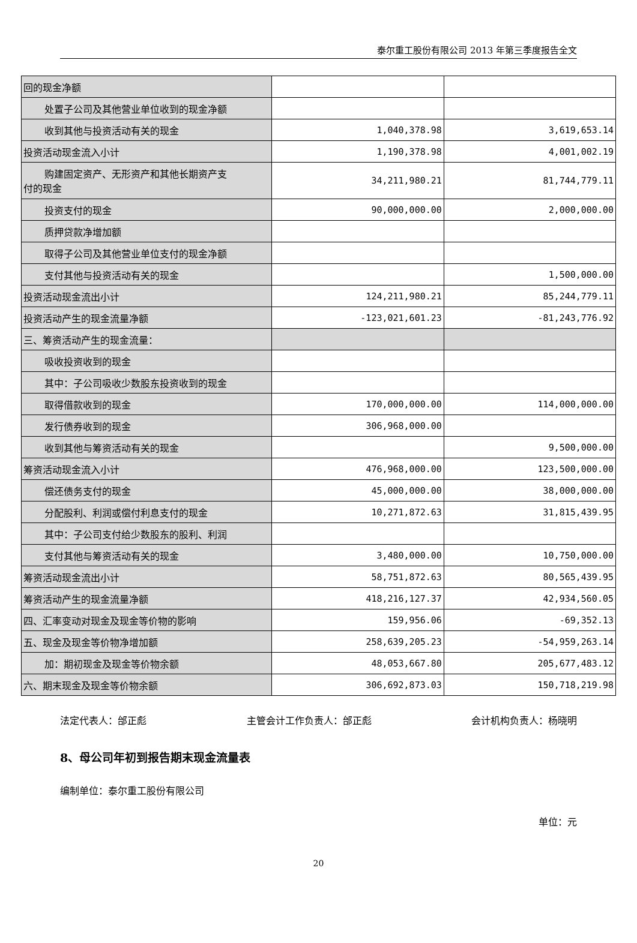泰尔重工股份有限公司 2013 年第三季度报告全文
| 回的现金净额 | | |
| 处置子公司及其他营业单位收到的现金净额 | | |
| 收到其他与投资活动有关的现金 | 1,040,378.98 | 3,619,653.14 |
| 投资活动现金流入小计 | 1,190,378.98 | 4,001,002.19 |
| 购建固定资产、无形资产和其他长期资产支 付的现金 | 34,211,980.21 | 81,744,779.11 |
| 投资支付的现金 | 90,000,000.00 | 2,000,000.00 |
| 质押贷款净增加额 | | |
| 取得子公司及其他营业单位支付的现金净额 | | |
| 支付其他与投资活动有关的现金 | | 1,500,000.00 |
| 投资活动现金流出小计 | 124,211,980.21 | 85,244,779.11 |
| 投资活动产生的现金流量净额 | -123,021,601.23 | -81,243,776.92 |
| 三、筹资活动产生的现金流量： | | |
| 吸收投资收到的现金 | | |
| 其中：子公司吸收少数股东投资收到的现金 | | |
| 取得借款收到的现金 | 170,000,000.00 | 114,000,000.00 |
| 发行债券收到的现金 | 306,968,000.00 | |
| 收到其他与筹资活动有关的现金 | | 9,500,000.00 |
| 筹资活动现金流入小计 | 476,968,000.00 | 123,500,000.00 |
| 偿还债务支付的现金 | 45,000,000.00 | 38,000,000.00 |
| 分配股利、利润或偿付利息支付的现金 | 10,271,872.63 | 31,815,439.95 |
| 其中：子公司支付给少数股东的股利、利润 | | |
| 支付其他与筹资活动有关的现金 | 3,480,000.00 | 10,750,000.00 |
| 筹资活动现金流出小计 | 58,751,872.63 | 80,565,439.95 |
| 筹资活动产生的现金流量净额 | 418,216,127.37 | 42,934,560.05 |
| 四、汇率变动对现金及现金等价物的影响 | 159,956.06 | -69,352.13 |
| 五、现金及现金等价物净增加额 | 258,639,205.23 | -54,959,263.14 |
| 加：期初现金及现金等价物余额 | 48,053,667.80 | 205,677,483.12 |
| 六、期末现金及现金等价物余额 | 306,692,873.03 | 150,718,219.98 |
法定代表人：邰正彪 主管会计工作负责人：邰正彪 会计机构负责人：杨晓明
8、母公司年初到报告期末现金流量表
编制单位：泰尔重工股份有限公司
单位：元
20